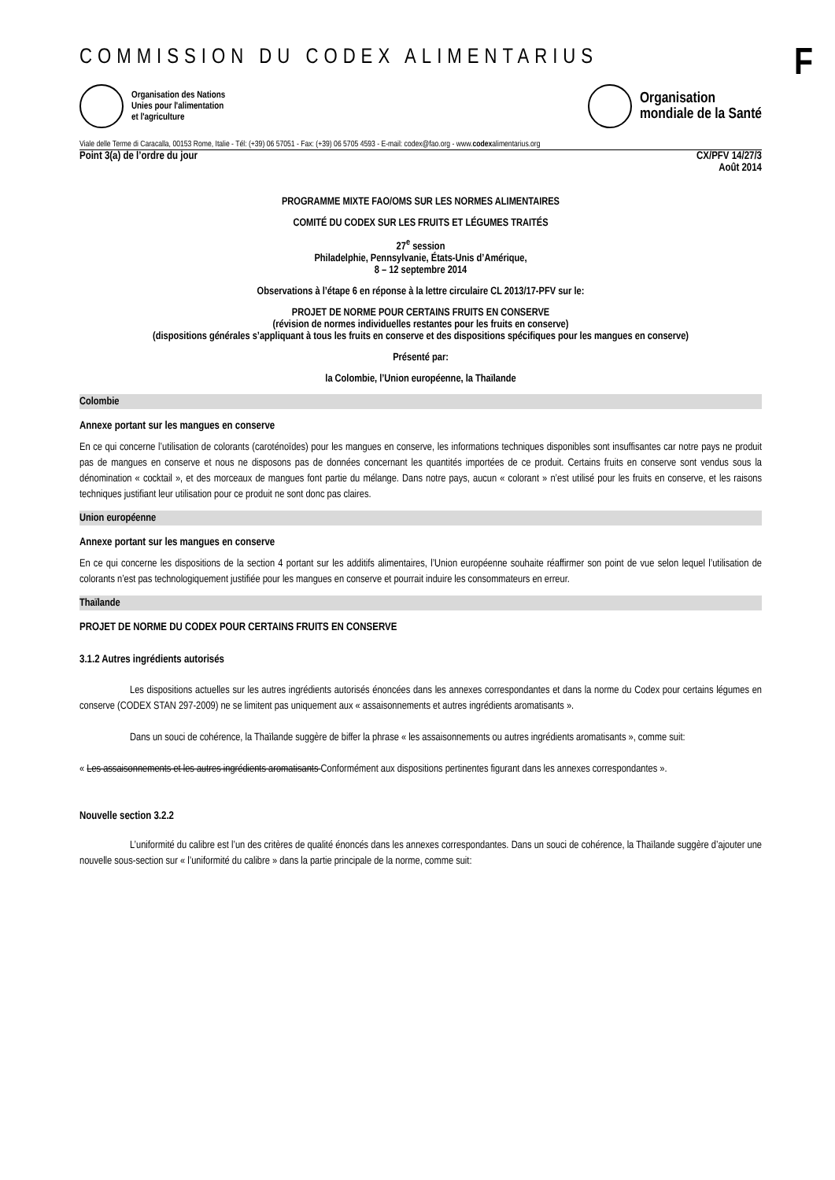F
COMMISSION DU CODEX ALIMENTARIUS
Organisation des Nations
Unies pour l'alimentation
et l'agriculture
Organisation
mondiale de la Santé
Viale delle Terme di Caracalla, 00153 Rome, Italie - Tél: (+39) 06 57051 - Fax: (+39) 06 5705 4593 - E-mail: codex@fao.org - www.codexalimentarius.org
Point 3(a) de l’ordre du jour CX/PFV 14/27/3
Août 2014
PROGRAMME MIXTE FAO/OMS SUR LES NORMES ALIMENTAIRES
COMITÉ DU CODEX SUR LES FRUITS ET LÉGUMES TRAITÉS
27<sup>e</sup> session
Philadelphie, Pennsylvanie, États-Unis d’Amérique,
8 – 12 septembre 2014
Observations à l’étape 6 en réponse à la lettre circulaire CL 2013/17-PFV sur le:
PROJET DE NORME POUR CERTAINS FRUITS EN CONSERVE
(révision de normes individuelles restantes pour les fruits en conserve)
(dispositions générales s’appliquant à tous les fruits en conserve et des dispositions spécifiques pour les mangues en conserve)
Présenté par:
la Colombie, l’Union européenne, la Thaïlande
Colombie
Annexe portant sur les mangues en conserve
En ce qui concerne l’utilisation de colorants (caroténoïdes) pour les mangues en conserve, les informations techniques disponibles sont insuffisantes car notre pays ne produit pas de mangues en conserve et nous ne disposons pas de données concernant les quantités importées de ce produit. Certains fruits en conserve sont vendus sous la dénomination « cocktail », et des morceaux de mangues font partie du mélange. Dans notre pays, aucun « colorant » n’est utilisé pour les fruits en conserve, et les raisons techniques justifiant leur utilisation pour ce produit ne sont donc pas claires.
Union européenne
Annexe portant sur les mangues en conserve
En ce qui concerne les dispositions de la section 4 portant sur les additifs alimentaires, l’Union européenne souhaite réaffirmer son point de vue selon lequel l’utilisation de colorants n’est pas technologiquement justifiée pour les mangues en conserve et pourrait induire les consommateurs en erreur.
Thaïlande
PROJET DE NORME DU CODEX POUR CERTAINS FRUITS EN CONSERVE
3.1.2 Autres ingrédients autorisés
Les dispositions actuelles sur les autres ingrédients autorisés énoncées dans les annexes correspondantes et dans la norme du Codex pour certains légumes en conserve (CODEX STAN 297-2009) ne se limitent pas uniquement aux « assaisonnements et autres ingrédients aromatisants ».
Dans un souci de cohérence, la Thaïlande suggère de biffer la phrase « les assaisonnements ou autres ingrédients aromatisants », comme suit:
« Les assaisonnements et les autres ingrédients aromatisants Conformément aux dispositions pertinentes figurant dans les annexes correspondantes ».
Nouvelle section 3.2.2
L’uniformité du calibre est l’un des critères de qualité énoncés dans les annexes correspondantes. Dans un souci de cohérence, la Thaïlande suggère d’ajouter une nouvelle sous-section sur « l’uniformité du calibre » dans la partie principale de la norme, comme suit: